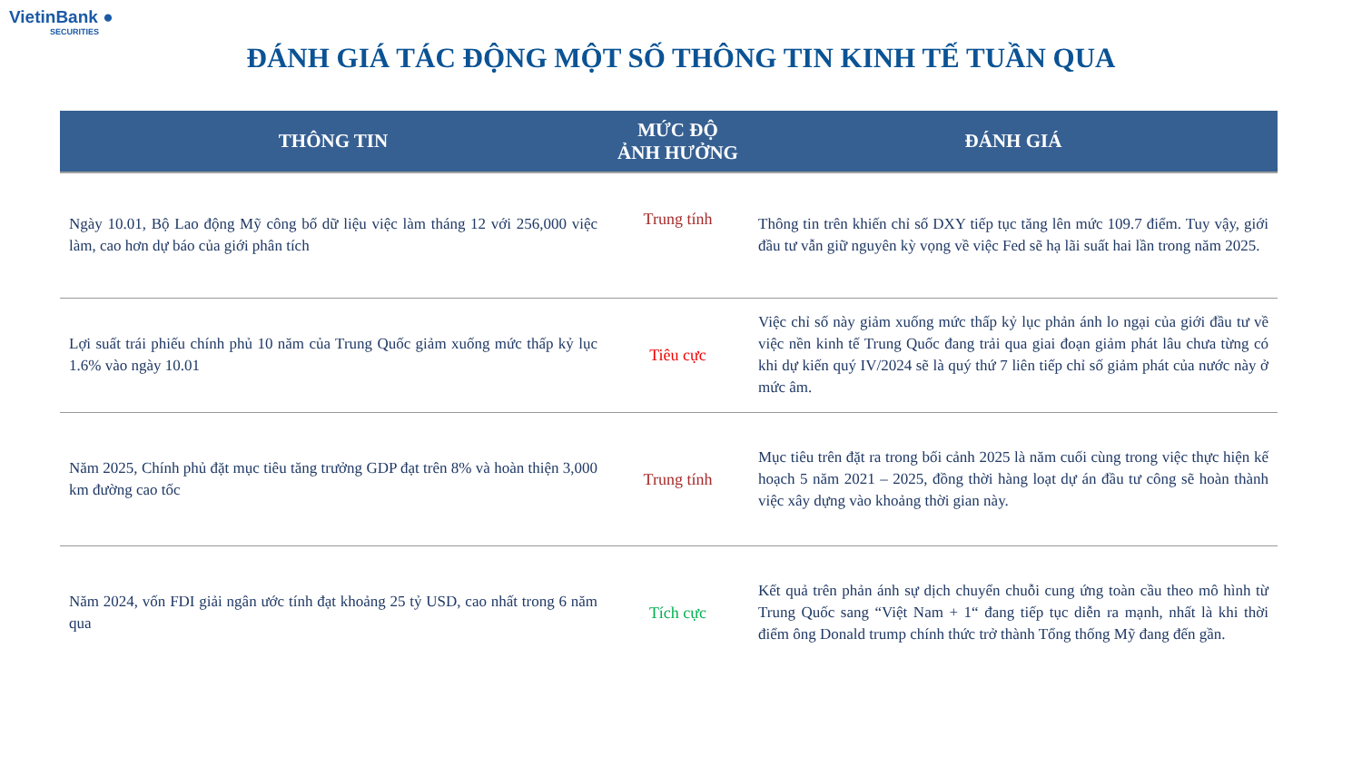VietinBank ●
SECURITIES
ĐÁNH GIÁ TÁC ĐỘNG MỘT SỐ THÔNG TIN KINH TẾ TUẦN QUA
| THÔNG TIN | MỨC ĐỘ ẢNH HƯỞNG | ĐÁNH GIÁ |
| --- | --- | --- |
| Ngày 10.01, Bộ Lao động Mỹ công bố dữ liệu việc làm tháng 12 với 256,000 việc làm, cao hơn dự báo của giới phân tích | Trung tính | Thông tin trên khiến chỉ số DXY tiếp tục tăng lên mức 109.7 điểm. Tuy vậy, giới đầu tư vẫn giữ nguyên kỳ vọng về việc Fed sẽ hạ lãi suất hai lần trong năm 2025. |
| Lợi suất trái phiếu chính phủ 10 năm của Trung Quốc giảm xuống mức thấp kỷ lục 1.6% vào ngày 10.01 | Tiêu cực | Việc chỉ số này giảm xuống mức thấp kỷ lục phản ánh lo ngại của giới đầu tư về việc nền kinh tế Trung Quốc đang trải qua giai đoạn giảm phát lâu chưa từng có khi dự kiến quý IV/2024 sẽ là quý thứ 7 liên tiếp chỉ số giảm phát của nước này ở mức âm. |
| Năm 2025, Chính phủ đặt mục tiêu tăng trưởng GDP đạt trên 8% và hoàn thiện 3,000 km đường cao tốc | Trung tính | Mục tiêu trên đặt ra trong bối cảnh 2025 là năm cuối cùng trong việc thực hiện kế hoạch 5 năm 2021 – 2025, đồng thời hàng loạt dự án đầu tư công sẽ hoàn thành việc xây dựng vào khoảng thời gian này. |
| Năm 2024, vốn FDI giải ngân ước tính đạt khoảng 25 tỷ USD, cao nhất trong 6 năm qua | Tích cực | Kết quả trên phản ánh sự dịch chuyển chuỗi cung ứng toàn cầu theo mô hình từ Trung Quốc sang “Việt Nam + 1“ đang tiếp tục diễn ra mạnh, nhất là khi thời điểm ông Donald trump chính thức trở thành Tổng thống Mỹ đang đến gần. |